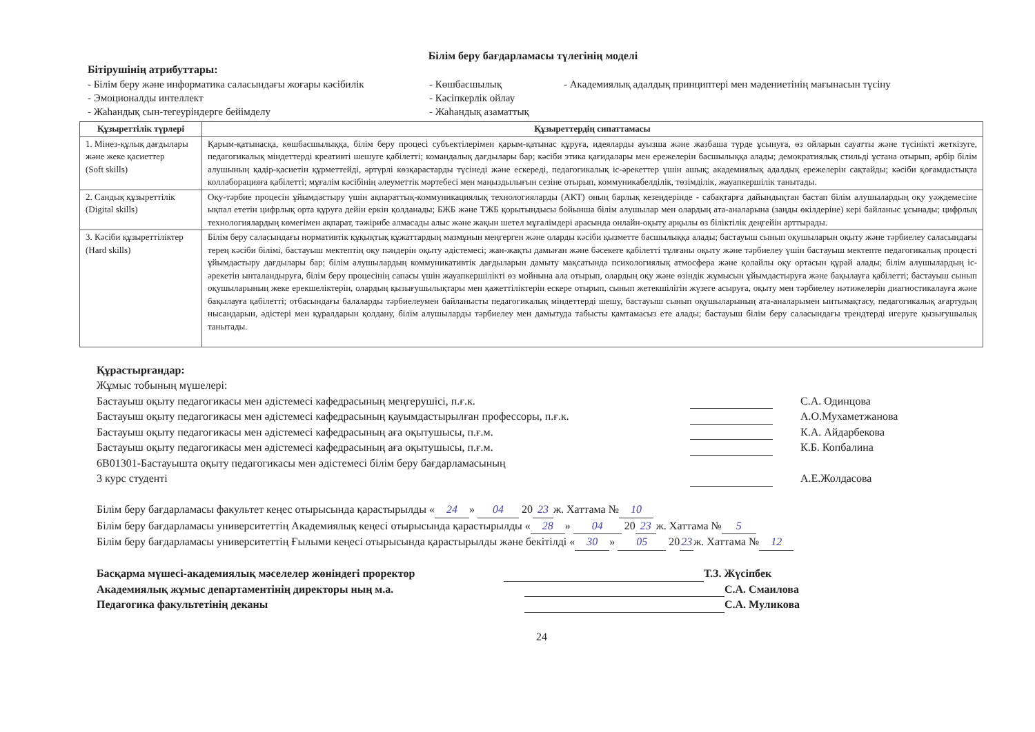Білім беру бағдарламасы түлегінің моделі
Бітірушінің атрибуттары:
- Білім беру және информатика саласындағы жоғары кәсібилік
- Көшбасшылық
- Академиялық адалдық принциптері мен мәдениетінің мағынасын түсіну
- Эмоционалды интеллект
- Кәсіпкерлік ойлау
- Жаһандық сын-тегеуріндерге бейімделу
- Жаһандық азаматтық
| Құзыреттілік түрлері | Құзыреттердің сипаттамасы |
| --- | --- |
| 1. Мінез-құлық дағдылары және жеке қасиеттер (Soft skills) | Қарым-қатынасқа, көшбасшылыққа, білім беру процесі субъектілерімен қарым-қатынас құруға, идеяларды ауызша және жазбаша түрде ұсынуға, өз ойларын сауатты және түсінікті жеткізуге, педагогикалық міндеттерді креативті шешуге қабілетті; командалық дағдылары бар; кәсіби этика қағидалары мен ережелерін басшылыққа алады; демократиялық стильді ұстана отырып, әрбір білім алушының қадір-қасиетін құрметтейді, әртүрлі көзқарастарды түсінеді және ескереді, педагогикалық іс-әрекеттер үшін ашық; академиялық адалдық ережелерін сақтайды; кәсіби қоғамдастықта коллаборацияға қабілетті; мұғалім кәсібінің әлеуметтік мәртебесі мен маңыздылығын сезіне отырып, коммуникабелдiлiк, төзiмдiлiк, жауапкершілік танытады. |
| 2. Сандық құзыреттілік (Digital skills) | Оқу-тәрбие процесін ұйымдастыру үшін ақпараттық-коммуникациялық технологияларды (АКТ) оның барлық кезеңдерінде - сабақтарға дайындықтан бастап білім алушылардың оқу уәждемесіне ықпал ететін цифрлық орта құруға дейін еркін қолданады; БЖБ және ТЖБ қорытындысы бойынша білім алушылар мен олардың ата-аналарына (заңды өкілдеріне) кері байланыс ұсынады; цифрлық технологиялардың көмегімен ақпарат, тәжірибе алмасады алыс және жақын шетел мұғалімдері арасында онлайн-оқыту арқылы өз біліктілік деңгейін арттырады. |
| 3. Кәсіби құзыреттіліктер (Hard skills) | Білім беру саласындағы нормативтік құқықтық құжаттардың мазмұнын меңгерген және оларды кәсіби қызметте басшылыққа алады; бастауыш сынып оқушыларын оқыту және тәрбиелеу саласындағы терең кәсіби білімі, бастауыш мектептің оқу пәндерін оқыту әдістемесі; жан-жақты дамыған және бәсекеге қабілетті тұлғаны оқыту және тәрбиелеу үшін бастауыш мектепте педагогикалық процесті ұйымдастыру дағдылары бар; білім алушылардың коммуникативтік дағдыларын дамыту мақсатында психологиялық атмосфера және қолайлы оқу ортасын құрай алады; білім алушылардың іс-әрекетін ынталандыруға, білім беру процесінің сапасы үшін жауапкершілікті өз мойнына ала отырып, олардың оқу және өзіндік жұмысын ұйымдастыруға және бақылауға қабілетті; бастауыш сынып оқушыларының жеке ерекшеліктерін, олардың қызығушылықтары мен қажеттіліктерін ескере отырып, сынып жетекшілігін жүзеге асыруға, оқыту мен тәрбиелеу нәтижелерін диагностикалауға және бақылауға қабілетті; отбасындағы балаларды тәрбиелеумен байланысты педагогикалық міндеттерді шешу, бастауыш сынып оқушыларының ата-аналарымен ынтымақтасу, педагогикалық ағартудың нысандарын, әдістері мен құралдарын қолдану, білім алушыларды тәрбиелеу мен дамытуда табысты қамтамасыз ете алады; бастауыш білім беру саласындағы трендтерді игеруге қызығушылық танытады. |
Құрастырғандар:
Жұмыс тобының мүшелері:
Бастауыш оқыту педагогикасы мен әдістемесі кафедрасының меңгерушісі, п.ғ.к. С.А. Одинцова
Бастауыш оқыту педагогикасы мен әдістемесі кафедрасының қауымдастырылған профессоры, п.ғ.к. А.О.Мухаметжанова
Бастауыш оқыту педагогикасы мен әдістемесі кафедрасының аға оқытушысы, п.ғ.м. К.А. Айдарбекова
Бастауыш оқыту педагогикасы мен әдістемесі кафедрасының аға оқытушысы, п.ғ.м. К.Б. Копбалина
6В01301-Бастауышта оқыту педагогикасы мен әдістемесі білім беру бағдарламасының
3 курс студенті А.Е.Жолдасова
Білім беру бағдарламасы факультет кеңес отырысында қарастырылды « 24 » 04 20 23 ж. Хаттама № 10
Білім беру бағдарламасы университеттің Академиялық кеңесі отырысында қарастырылды « 28 » 04 20 23 ж. Хаттама № 5
Білім беру бағдарламасы университеттің Ғылыми кеңесі отырысында қарастырылды және бекітілді « 30 » 05 20 23 ж. Хаттама № 12
Басқарма мүшесі-академиялық мәселелер жөніндегі проректор Т.З. Жүсіпбек
Академиялық жұмыс департаментінің директоры ның м.а. С.А. Смаилова
Педагогика факультетінің деканы С.А. Муликова
24